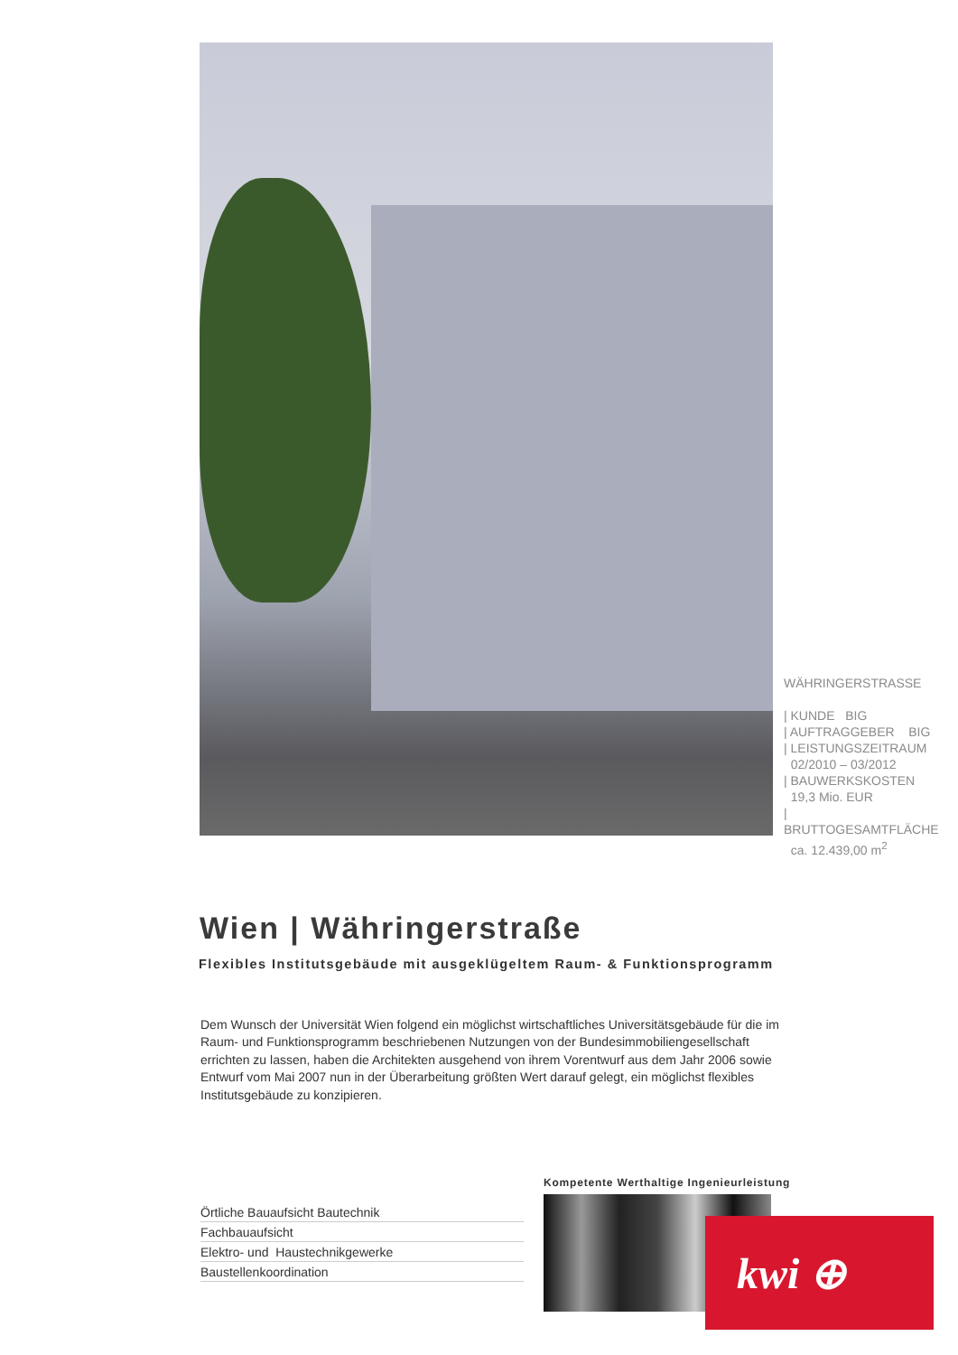WÄHRINGERSTRASSE
| KUNDE BIG
| AUFTRAGGEBER BIG
| LEISTUNGSZEITRAUM
02/2010 – 03/2012
| BAUWERKSKOSTEN
19,3 Mio. EUR
| BRUTTOGESAMTFLÄCHE
ca. 12.439,00 m<sup>2</sup>
Wien | Währingerstraße
Flexibles Institutsgebäude mit ausgeklügeltem Raum- & Funktionsprogramm
Dem Wunsch der Universität Wien folgend ein möglichst wirtschaftliches Universitätsgebäude für die im Raum- und Funktionsprogramm beschriebenen Nutzungen von der Bundesimmobiliengesellschaft errichten zu lassen, haben die Architekten ausgehend von ihrem Vorentwurf aus dem Jahr 2006 sowie Entwurf vom Mai 2007 nun in der Überarbeitung größten Wert darauf gelegt, ein möglichst flexibles Institutsgebäude zu konzipieren.
Örtliche Bauaufsicht Bautechnik
Fachbauaufsicht
Elektro- und Haustechnikgewerke
Baustellenkoordination
Kompetente Werthaltige Ingenieurleistung
kwi ⊕